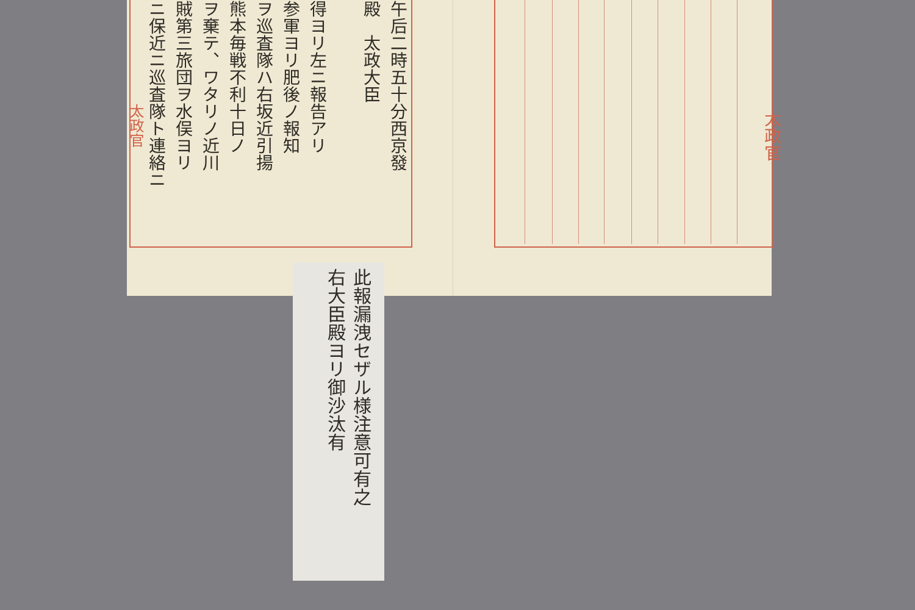午后二時五十分西京發
殿　太政大臣
得ヨリ左ニ報告アリ
参軍ヨリ肥後ノ報知
ヲ巡査隊ハ右坂近引揚
熊本毎戦不利十日ノ
ヲ棄テ、ワタリノ近川
賊第三旅団ヲ水俣ヨリ
ニ保近ニ巡査隊ト連絡ニ
太政官
太政官
此報漏洩セザル様注意可有之
右大臣殿ヨリ御沙汰有